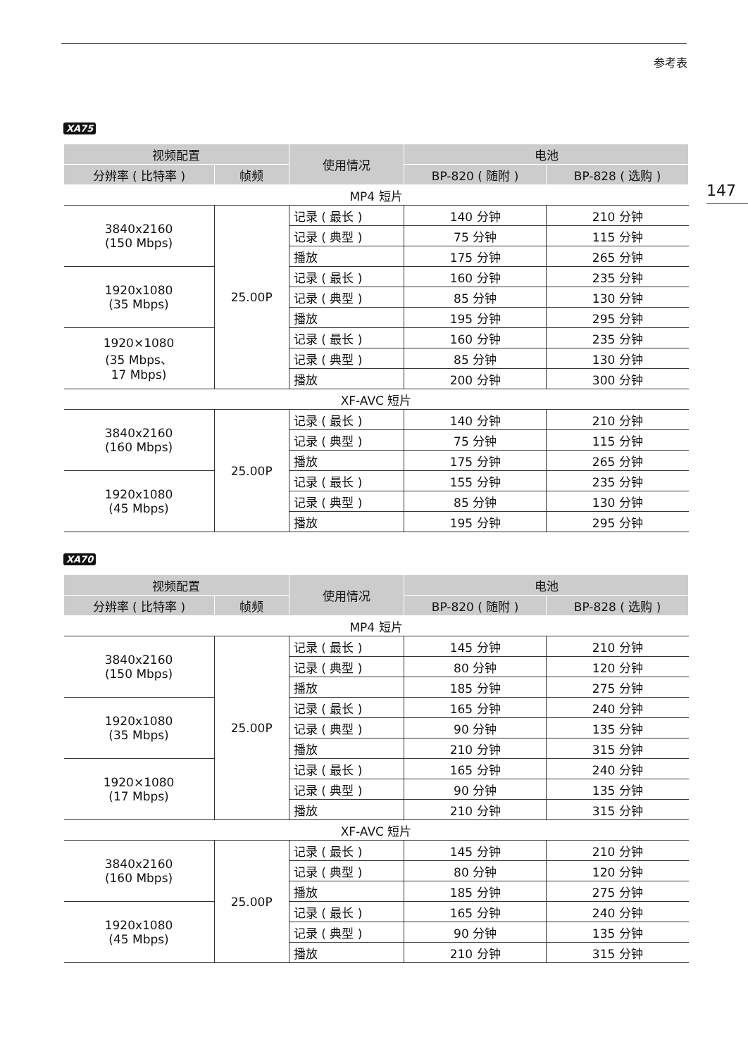参考表
147
XA75
| 视频配置 | | 使用情况 | 电池 | |
| --- | --- | --- | --- | --- |
| 分辨率 ( 比特率 ) | 帧频 | | BP-820 ( 随附 ) | BP-828 ( 选购 ) |
| MP4 短片 | | | | |
| 3840x2160 (150 Mbps) | 25.00P | 记录 ( 最长 ) | 140 分钟 | 210 分钟 |
| | | 记录 ( 典型 ) | 75 分钟 | 115 分钟 |
| | | 播放 | 175 分钟 | 265 分钟 |
| 1920x1080 (35 Mbps) | | 记录 ( 最长 ) | 160 分钟 | 235 分钟 |
| | | 记录 ( 典型 ) | 85 分钟 | 130 分钟 |
| | | 播放 | 195 分钟 | 295 分钟 |
| 1920×1080 (35 Mbps、 17 Mbps) | | 记录 ( 最长 ) | 160 分钟 | 235 分钟 |
| | | 记录 ( 典型 ) | 85 分钟 | 130 分钟 |
| | | 播放 | 200 分钟 | 300 分钟 |
| XF-AVC 短片 | | | | |
| 3840x2160 (160 Mbps) | 25.00P | 记录 ( 最长 ) | 140 分钟 | 210 分钟 |
| | | 记录 ( 典型 ) | 75 分钟 | 115 分钟 |
| | | 播放 | 175 分钟 | 265 分钟 |
| 1920x1080 (45 Mbps) | | 记录 ( 最长 ) | 155 分钟 | 235 分钟 |
| | | 记录 ( 典型 ) | 85 分钟 | 130 分钟 |
| | | 播放 | 195 分钟 | 295 分钟 |
XA70
| 视频配置 | | 使用情况 | 电池 | |
| --- | --- | --- | --- | --- |
| 分辨率 ( 比特率 ) | 帧频 | | BP-820 ( 随附 ) | BP-828 ( 选购 ) |
| MP4 短片 | | | | |
| 3840x2160 (150 Mbps) | 25.00P | 记录 ( 最长 ) | 145 分钟 | 210 分钟 |
| | | 记录 ( 典型 ) | 80 分钟 | 120 分钟 |
| | | 播放 | 185 分钟 | 275 分钟 |
| 1920x1080 (35 Mbps) | | 记录 ( 最长 ) | 165 分钟 | 240 分钟 |
| | | 记录 ( 典型 ) | 90 分钟 | 135 分钟 |
| | | 播放 | 210 分钟 | 315 分钟 |
| 1920×1080 (17 Mbps) | | 记录 ( 最长 ) | 165 分钟 | 240 分钟 |
| | | 记录 ( 典型 ) | 90 分钟 | 135 分钟 |
| | | 播放 | 210 分钟 | 315 分钟 |
| XF-AVC 短片 | | | | |
| 3840x2160 (160 Mbps) | 25.00P | 记录 ( 最长 ) | 145 分钟 | 210 分钟 |
| | | 记录 ( 典型 ) | 80 分钟 | 120 分钟 |
| | | 播放 | 185 分钟 | 275 分钟 |
| 1920x1080 (45 Mbps) | | 记录 ( 最长 ) | 165 分钟 | 240 分钟 |
| | | 记录 ( 典型 ) | 90 分钟 | 135 分钟 |
| | | 播放 | 210 分钟 | 315 分钟 |